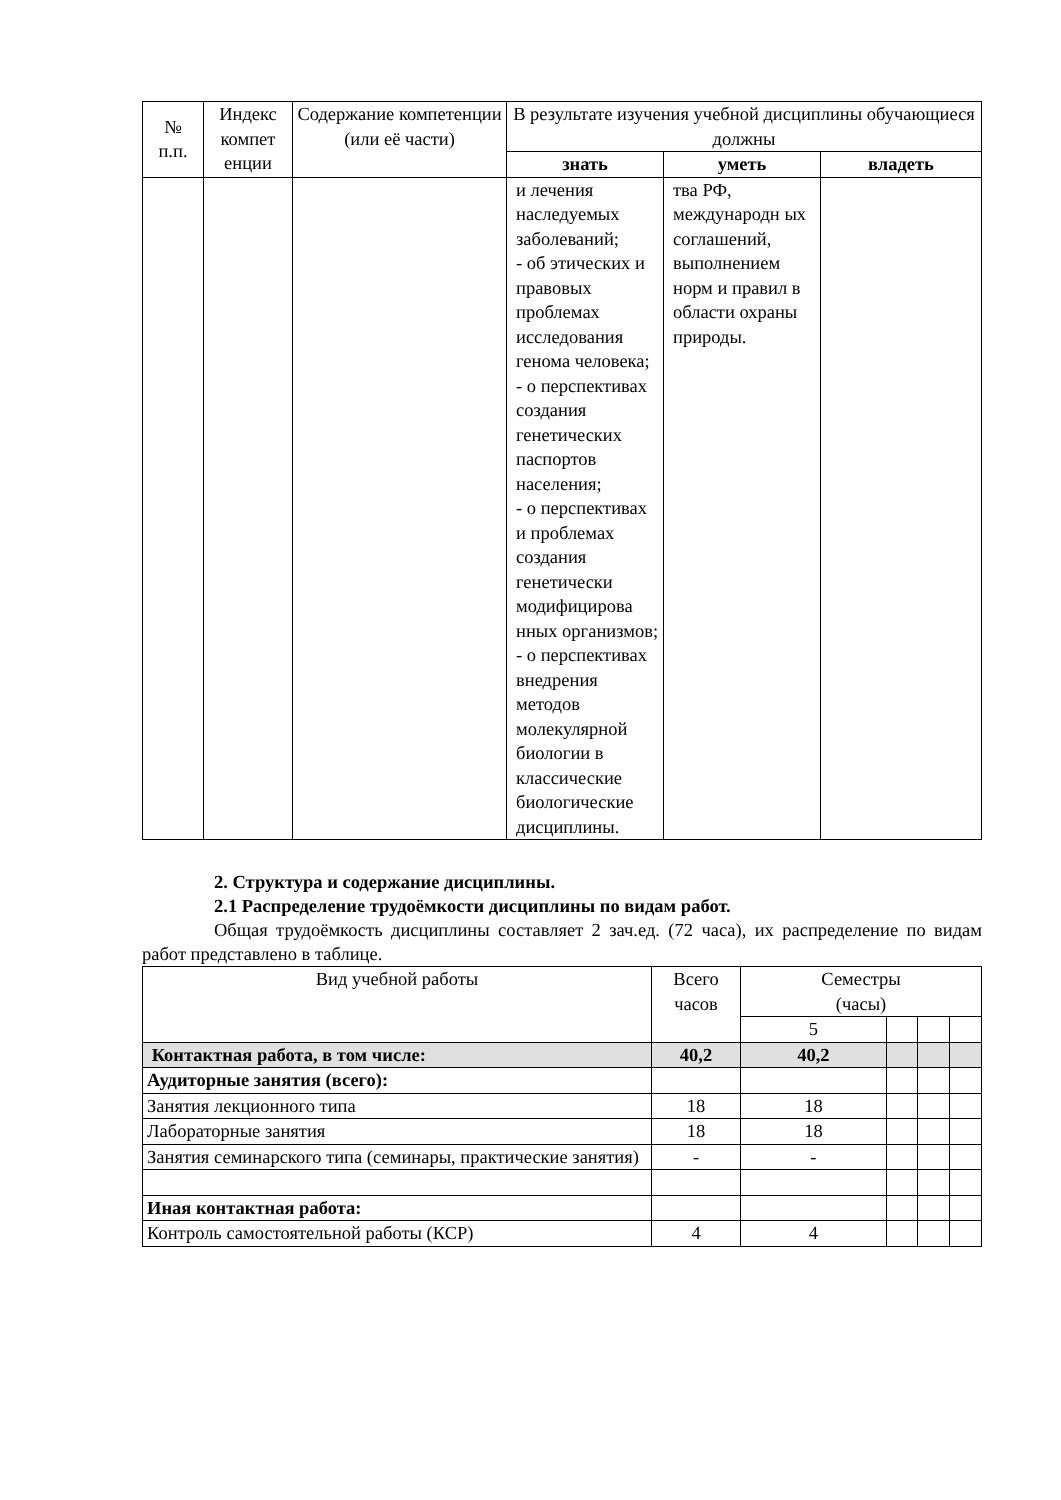| № п.п. | Индекс компет енции | Содержание компетенции (или её части) | В результате изучения учебной дисциплины обучающиеся должны | | |
| --- | --- | --- | --- | --- | --- |
| | | | знать | уметь | владеть |
| | | | и лечения наследуемых заболеваний; - об этических и правовых проблемах исследования генома человека; - о перспективах создания генетических паспортов населения; - о перспективах и проблемах создания генетически модифицирова нных организмов; - о перспективах внедрения методов молекулярной биологии в классические биологические дисциплины. | тва РФ, международн ых соглашений, выполнением норм и правил в области охраны природы. | |
2. Структура и содержание дисциплины.
2.1 Распределение трудоёмкости дисциплины по видам работ.
Общая трудоёмкость дисциплины составляет 2 зач.ед. (72 часа), их распределение по видам работ представлено в таблице.
| Вид учебной работы | Всего часов | Семестры (часы) | | | |
| | | 5 | | | |
| Контактная работа, в том числе: | 40,2 | 40,2 | | | |
| Аудиторные занятия (всего): | | | | | |
| Занятия лекционного типа | 18 | 18 | | | |
| Лабораторные занятия | 18 | 18 | | | |
| Занятия семинарского типа (семинары, практические занятия) | - | - | | | |
| Иная контактная работа: | | | | | |
| Контроль самостоятельной работы (КСР) | 4 | 4 | | | |